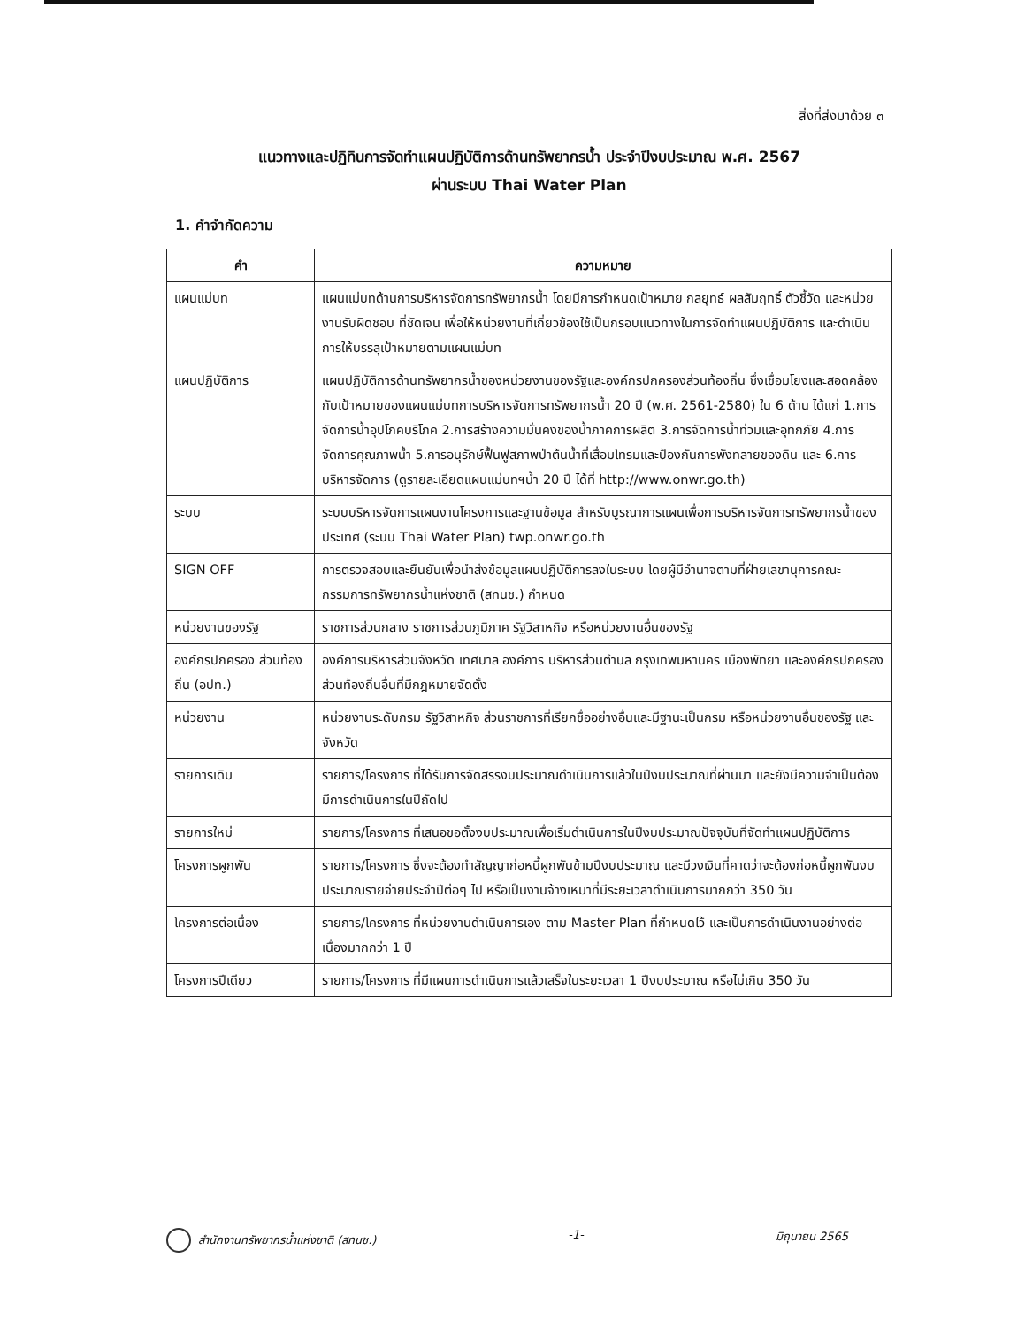สิ่งที่ส่งมาด้วย ๓
แนวทางและปฏิทินการจัดทำแผนปฏิบัติการด้านทรัพยากรน้ำ ประจำปีงบประมาณ พ.ศ. 2567
ผ่านระบบ Thai Water Plan
1. คำจำกัดความ
| คำ | ความหมาย |
| --- | --- |
| แผนแม่บท | แผนแม่บทด้านการบริหารจัดการทรัพยากรน้ำ โดยมีการกำหนดเป้าหมาย กลยุทธ์ ผลสัมฤทธิ์ ตัวชี้วัด และหน่วยงานรับผิดชอบ ที่ชัดเจน เพื่อให้หน่วยงานที่เกี่ยวข้องใช้เป็นกรอบแนวทางในการจัดทำแผนปฏิบัติการ และดำเนินการให้บรรลุเป้าหมายตามแผนแม่บท |
| แผนปฏิบัติการ | แผนปฏิบัติการด้านทรัพยากรน้ำของหน่วยงานของรัฐและองค์กรปกครองส่วนท้องถิ่น ซึ่งเชื่อมโยงและสอดคล้องกับเป้าหมายของแผนแม่บทการบริหารจัดการทรัพยากรน้ำ 20 ปี (พ.ศ. 2561-2580) ใน 6 ด้าน ได้แก่ 1.การจัดการน้ำอุปโภคบริโภค 2.การสร้างความมั่นคงของน้ำภาคการผลิต 3.การจัดการน้ำท่วมและอุทกภัย 4.การจัดการคุณภาพน้ำ 5.การอนุรักษ์ฟื้นฟูสภาพป่าต้นน้ำที่เสื่อมโทรมและป้องกันการพังทลายของดิน และ 6.การบริหารจัดการ (ดูรายละเอียดแผนแม่บทฯน้ำ 20 ปี ได้ที่ http://www.onwr.go.th) |
| ระบบ | ระบบบริหารจัดการแผนงานโครงการและฐานข้อมูล สำหรับบูรณาการแผนเพื่อการบริหารจัดการทรัพยากรน้ำของประเทศ (ระบบ Thai Water Plan) twp.onwr.go.th |
| SIGN OFF | การตรวจสอบและยืนยันเพื่อนำส่งข้อมูลแผนปฏิบัติการลงในระบบ โดยผู้มีอำนาจตามที่ฝ่ายเลขานุการคณะกรรมการทรัพยากรน้ำแห่งชาติ (สทนช.) กำหนด |
| หน่วยงานของรัฐ | ราชการส่วนกลาง ราชการส่วนภูมิภาค รัฐวิสาหกิจ หรือหน่วยงานอื่นของรัฐ |
| องค์กรปกครอง ส่วนท้องถิ่น (อปท.) | องค์การบริหารส่วนจังหวัด เทศบาล องค์การ บริหารส่วนตำบล กรุงเทพมหานคร เมืองพัทยา และองค์กรปกครองส่วนท้องถิ่นอื่นที่มีกฎหมายจัดตั้ง |
| หน่วยงาน | หน่วยงานระดับกรม รัฐวิสาหกิจ ส่วนราชการที่เรียกชื่ออย่างอื่นและมีฐานะเป็นกรม หรือหน่วยงานอื่นของรัฐ และจังหวัด |
| รายการเดิม | รายการ/โครงการ ที่ได้รับการจัดสรรงบประมาณดำเนินการแล้วในปีงบประมาณที่ผ่านมา และยังมีความจำเป็นต้องมีการดำเนินการในปีถัดไป |
| รายการใหม่ | รายการ/โครงการ ที่เสนอขอตั้งงบประมาณเพื่อเริ่มดำเนินการในปีงบประมาณปัจจุบันที่จัดทำแผนปฏิบัติการ |
| โครงการผูกพัน | รายการ/โครงการ ซึ่งจะต้องทำสัญญาก่อหนี้ผูกพันข้ามปีงบประมาณ และมีวงเงินที่คาดว่าจะต้องก่อหนี้ผูกพันงบประมาณรายจ่ายประจำปีต่อๆ ไป หรือเป็นงานจ้างเหมาที่มีระยะเวลาดำเนินการมากกว่า 350 วัน |
| โครงการต่อเนื่อง | รายการ/โครงการ ที่หน่วยงานดำเนินการเอง ตาม Master Plan ที่กำหนดไว้ และเป็นการดำเนินงานอย่างต่อเนื่องมากกว่า 1 ปี |
| โครงการปีเดียว | รายการ/โครงการ ที่มีแผนการดำเนินการแล้วเสร็จในระยะเวลา 1 ปีงบประมาณ หรือไม่เกิน 350 วัน |
สำนักงานทรัพยากรน้ำแห่งชาติ (สทนช.) -1- มิถุนายน 2565